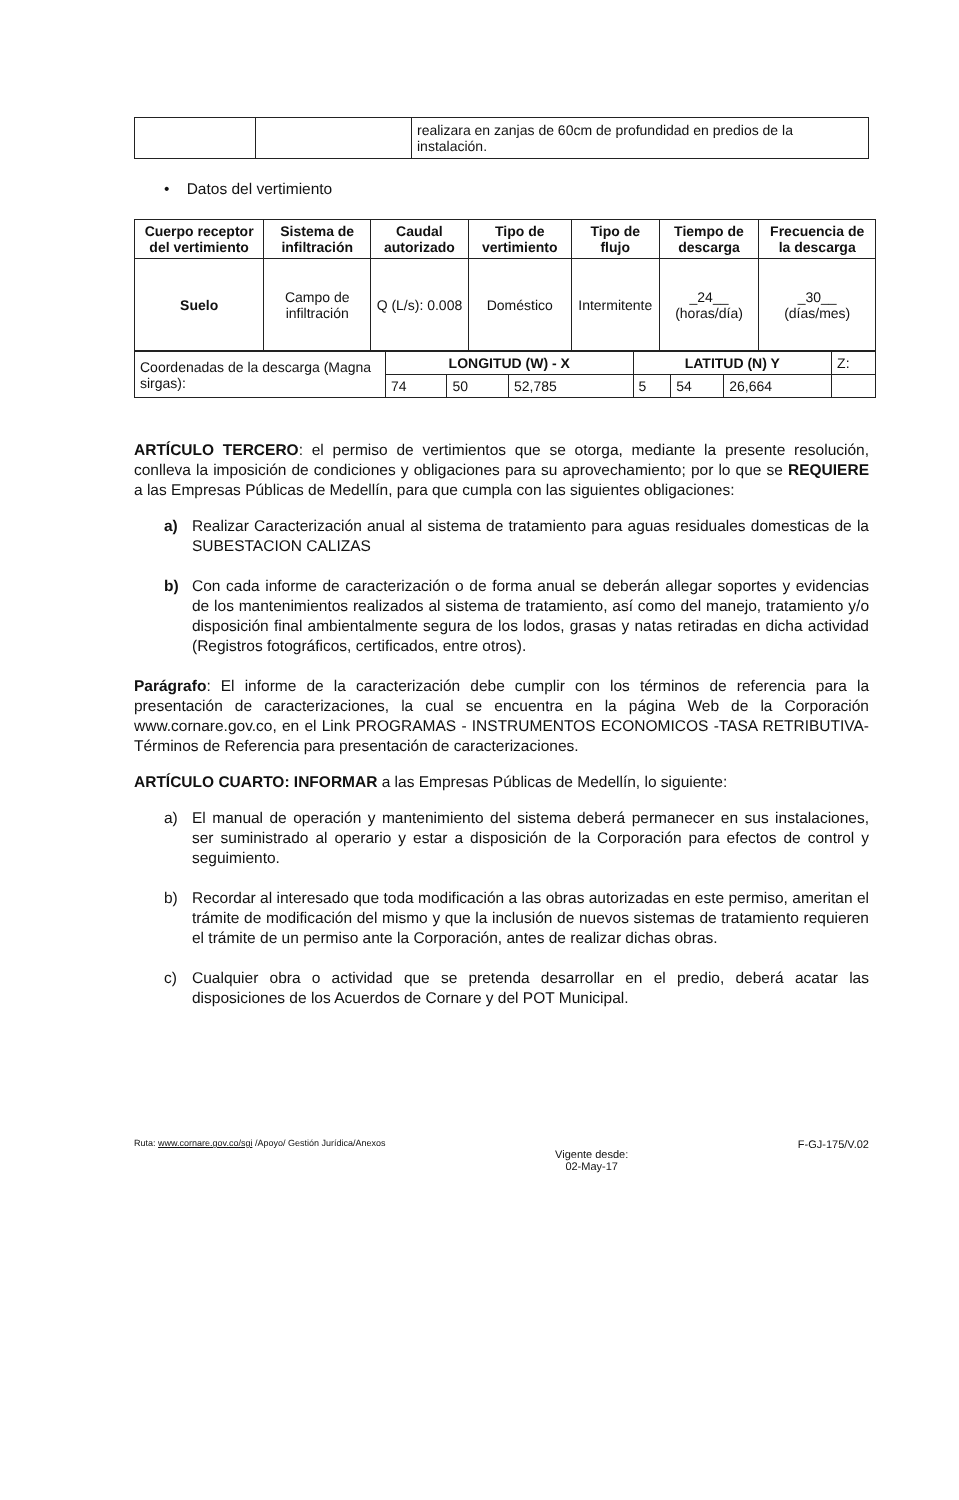| | | realizara en zanjas de 60cm de profundidad en predios de la instalación. |
• Datos del vertimiento
| Cuerpo receptor del vertimiento | Sistema de infiltración | Caudal autorizado | Tipo de vertimiento | Tipo de flujo | Tiempo de descarga | Frecuencia de la descarga |
| --- | --- | --- | --- | --- | --- | --- |
| Suelo | Campo de infiltración | Q (L/s): 0.008 | Doméstico | Intermitente | _24__ (horas/día) | _30__ (días/mes) |
| Coordenadas de la descarga (Magna sirgas): | LONGITUD (W) - X | | | LATITUD (N) Y | | | Z: |
| | 74 | 50 | 52,785 | 5 | 54 | 26,664 | |
ARTÍCULO TERCERO: el permiso de vertimientos que se otorga, mediante la presente resolución, conlleva la imposición de condiciones y obligaciones para su aprovechamiento; por lo que se REQUIERE a las Empresas Públicas de Medellín, para que cumpla con las siguientes obligaciones:
a) Realizar Caracterización anual al sistema de tratamiento para aguas residuales domesticas de la SUBESTACION CALIZAS
b) Con cada informe de caracterización o de forma anual se deberán allegar soportes y evidencias de los mantenimientos realizados al sistema de tratamiento, así como del manejo, tratamiento y/o disposición final ambientalmente segura de los lodos, grasas y natas retiradas en dicha actividad (Registros fotográficos, certificados, entre otros).
Parágrafo: El informe de la caracterización debe cumplir con los términos de referencia para la presentación de caracterizaciones, la cual se encuentra en la página Web de la Corporación www.cornare.gov.co, en el Link PROGRAMAS - INSTRUMENTOS ECONOMICOS -TASA RETRIBUTIVA- Términos de Referencia para presentación de caracterizaciones.
ARTÍCULO CUARTO: INFORMAR a las Empresas Públicas de Medellín, lo siguiente:
a) El manual de operación y mantenimiento del sistema deberá permanecer en sus instalaciones, ser suministrado al operario y estar a disposición de la Corporación para efectos de control y seguimiento.
b) Recordar al interesado que toda modificación a las obras autorizadas en este permiso, ameritan el trámite de modificación del mismo y que la inclusión de nuevos sistemas de tratamiento requieren el trámite de un permiso ante la Corporación, antes de realizar dichas obras.
c) Cualquier obra o actividad que se pretenda desarrollar en el predio, deberá acatar las disposiciones de los Acuerdos de Cornare y del POT Municipal.
Ruta: www.cornare.gov.co/sgi /Apoyo/ Gestión Jurídica/Anexos Vigente desde:
02-May-17 F-GJ-175/V.02